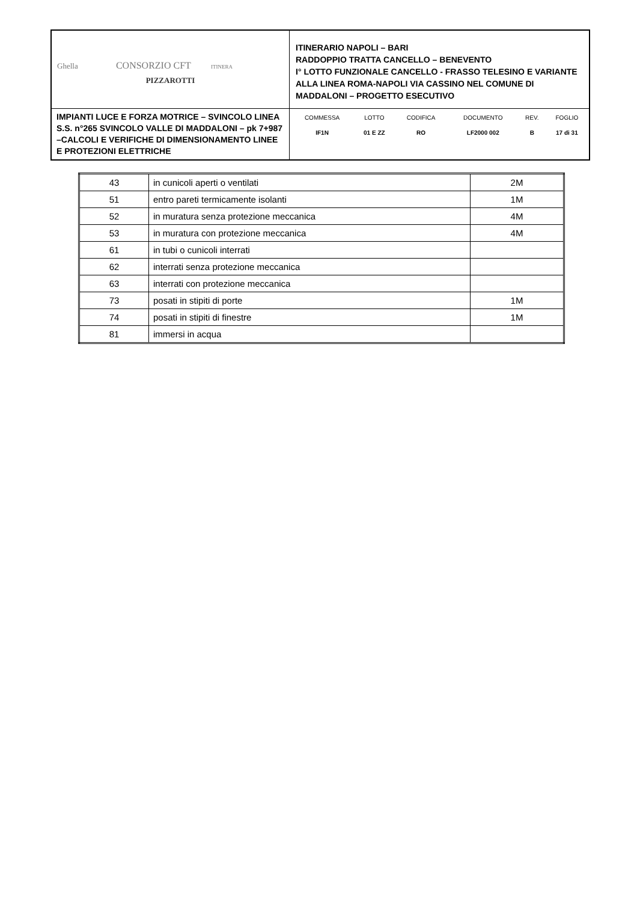| Ghella CONSORZIO CFT ITINERA PIZZAROTTI | ITINERARIO NAPOLI – BARI RADDOPPIO TRATTA CANCELLO – BENEVENTO I° LOTTO FUNZIONALE CANCELLO - FRASSO TELESINO E VARIANTE ALLA LINEA ROMA-NAPOLI VIA CASSINO NEL COMUNE DI MADDALONI – PROGETTO ESECUTIVO |
| IMPIANTI LUCE E FORZA MOTRICE – SVINCOLO LINEA S.S. n°265 SVINCOLO VALLE DI MADDALONI – pk 7+987 –CALCOLI E VERIFICHE DI DIMENSIONAMENTO LINEE E PROTEZIONI ELETTRICHE | / COMMESSA / LOTTO / CODIFICA / DOCUMENTO / REV. / FOGLIO / / IF1N / 01 E ZZ / RO / LF2000 002 / B / 17 di 31 / |
| 43 | in cunicoli aperti o ventilati | 2M |
| 51 | entro pareti termicamente isolanti | 1M |
| 52 | in muratura senza protezione meccanica | 4M |
| 53 | in muratura con protezione meccanica | 4M |
| 61 | in tubi o cunicoli interrati | |
| 62 | interrati senza protezione meccanica | |
| 63 | interrati con protezione meccanica | |
| 73 | posati in stipiti di porte | 1M |
| 74 | posati in stipiti di finestre | 1M |
| 81 | immersi in acqua | |